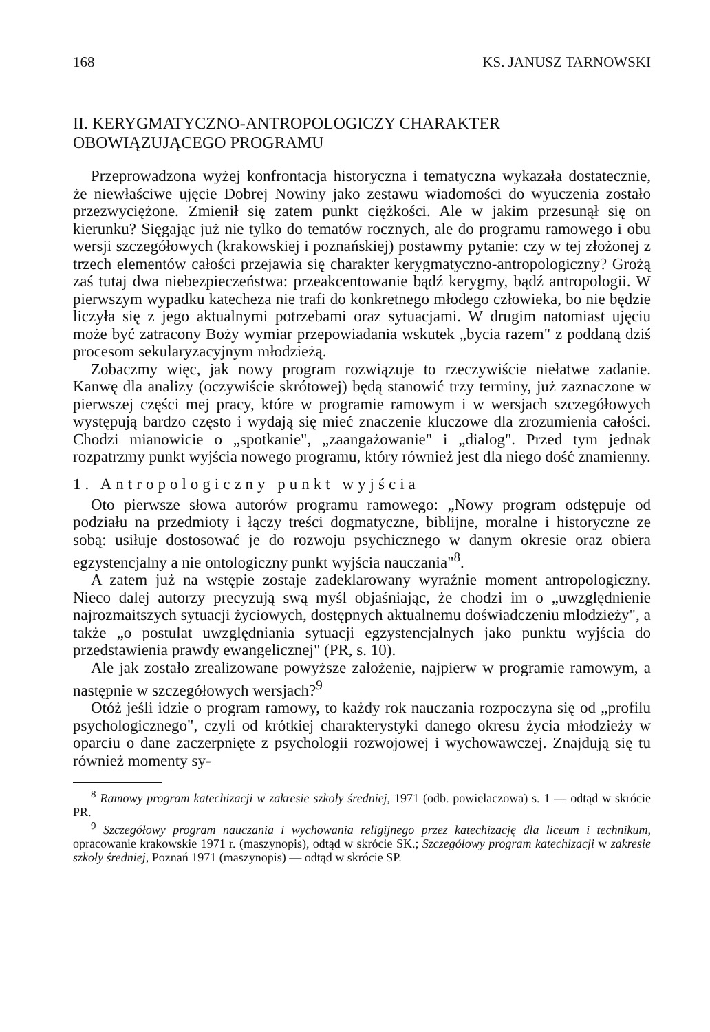168 KS. JANUSZ TARNOWSKI
II. KERYGMATYCZNO-ANTROPOLOGICZY CHARAKTER
OBOWIĄZUJĄCEGO PROGRAMU
Przeprowadzona wyżej konfrontacja historyczna i tematyczna wykazała dostatecznie, że niewłaściwe ujęcie Dobrej Nowiny jako zestawu wiadomości do wyuczenia zostało przezwyciężone. Zmienił się zatem punkt ciężkości. Ale w jakim przesunął się on kierunku? Sięgając już nie tylko do tematów rocznych, ale do programu ramowego i obu wersji szczegółowych (krakowskiej i poznańskiej) postawmy pytanie: czy w tej złożonej z trzech elementów całości przejawia się charakter kerygmatyczno-antropologiczny? Grożą zaś tutaj dwa niebezpieczeństwa: przeakcentowanie bądź kerygmy, bądź antropologii. W pierwszym wypadku katecheza nie trafi do konkretnego młodego człowieka, bo nie będzie liczyła się z jego aktualnymi potrzebami oraz sytuacjami. W drugim natomiast ujęciu może być zatracony Boży wymiar przepowiadania wskutek „bycia razem" z poddaną dziś procesom sekularyzacyjnym młodzieżą.
Zobaczmy więc, jak nowy program rozwiązuje to rzeczywiście niełatwe zadanie. Kanwę dla analizy (oczywiście skrótowej) będą stanowić trzy terminy, już zaznaczone w pierwszej części mej pracy, które w programie ramowym i w wersjach szczegółowych występują bardzo często i wydają się mieć znaczenie kluczowe dla zrozumienia całości. Chodzi mianowicie o „spotkanie", „zaangażowanie" i „dialog". Przed tym jednak rozpatrzmy punkt wyjścia nowego programu, który również jest dla niego dość znamienny.
1. Antropologiczny punkt wyjścia
Oto pierwsze słowa autorów programu ramowego: „Nowy program odstępuje od podziału na przedmioty i łączy treści dogmatyczne, biblijne, moralne i historyczne ze sobą: usiłuje dostosować je do rozwoju psychicznego w danym okresie oraz obiera egzystencjalny a nie ontologiczny punkt wyjścia nauczania"<sup>8</sup>.
A zatem już na wstępie zostaje zadeklarowany wyraźnie moment antropologiczny. Nieco dalej autorzy precyzują swą myśl objaśniając, że chodzi im o „uwzględnienie najrozmaitszych sytuacji życiowych, dostępnych aktualnemu doświadczeniu młodzieży", a także „o postulat uwzględniania sytuacji egzystencjalnych jako punktu wyjścia do przedstawienia prawdy ewangelicznej" (PR, s. 10).
Ale jak zostało zrealizowane powyższe założenie, najpierw w programie ramowym, a następnie w szczegółowych wersjach?<sup>9</sup>
Otóż jeśli idzie o program ramowy, to każdy rok nauczania rozpoczyna się od „profilu psychologicznego", czyli od krótkiej charakterystyki danego okresu życia młodzieży w oparciu o dane zaczerpnięte z psychologii rozwojowej i wychowawczej. Znajdują się tu również momenty sy-
<sup>8</sup> Ramowy program katechizacji w zakresie szkoły średniej, 1971 (odb. powielaczowa) s. 1 — odtąd w skrócie PR.
<sup>9</sup> Szczegółowy program nauczania i wychowania religijnego przez katechizację dla liceum i technikum, opracowanie krakowskie 1971 r. (maszynopis), odtąd w skrócie SK.; Szczegółowy program katechizacji w zakresie szkoły średniej, Poznań 1971 (maszynopis) — odtąd w skrócie SP.